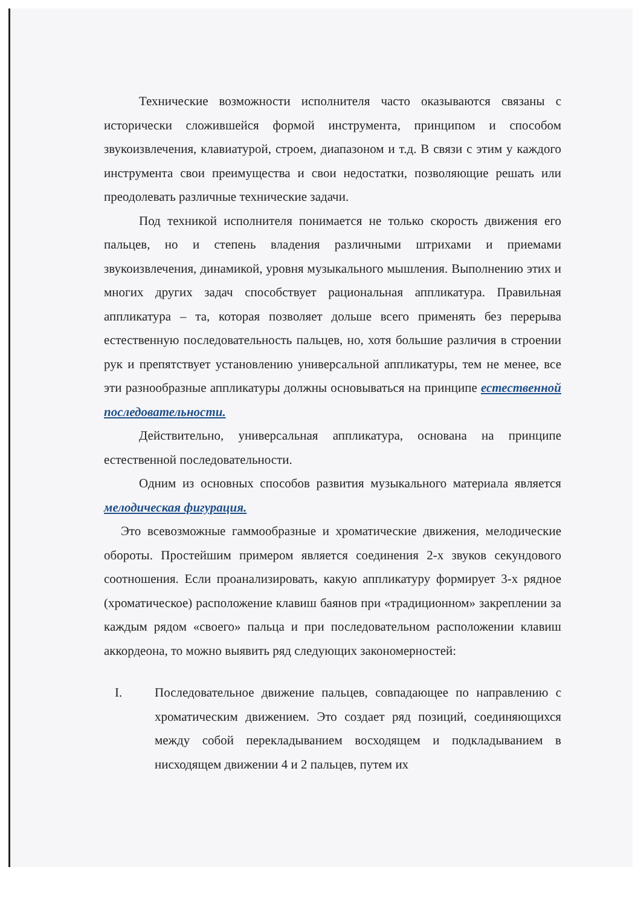Технические возможности исполнителя часто оказываются связаны с исторически сложившейся формой инструмента, принципом и способом звукоизвлечения, клавиатурой, строем, диапазоном и т.д. В связи с этим у каждого инструмента свои преимущества и свои недостатки, позволяющие решать или преодолевать различные технические задачи.
Под техникой исполнителя понимается не только скорость движения его пальцев, но и степень владения различными штрихами и приемами звукоизвлечения, динамикой, уровня музыкального мышления. Выполнению этих и многих других задач способствует рациональная аппликатура. Правильная аппликатура – та, которая позволяет дольше всего применять без перерыва естественную последовательность пальцев, но, хотя большие различия в строении рук и препятствует установлению универсальной аппликатуры, тем не менее, все эти разнообразные аппликатуры должны основываться на принципе естественной последовательности.
Действительно, универсальная аппликатура, основана на принципе естественной последовательности.
Одним из основных способов развития музыкального материала является мелодическая фигурация.
Это всевозможные гаммообразные и хроматические движения, мелодические обороты. Простейшим примером является соединения 2-х звуков секундового соотношения. Если проанализировать, какую аппликатуру формирует 3-х рядное (хроматическое) расположение клавиш баянов при «традиционном» закреплении за каждым рядом «своего» пальца и при последовательном расположении клавиш аккордеона, то можно выявить ряд следующих закономерностей:
I. Последовательное движение пальцев, совпадающее по направлению с хроматическим движением. Это создает ряд позиций, соединяющихся между собой перекладыванием восходящем и подкладыванием в нисходящем движении 4 и 2 пальцев, путем их